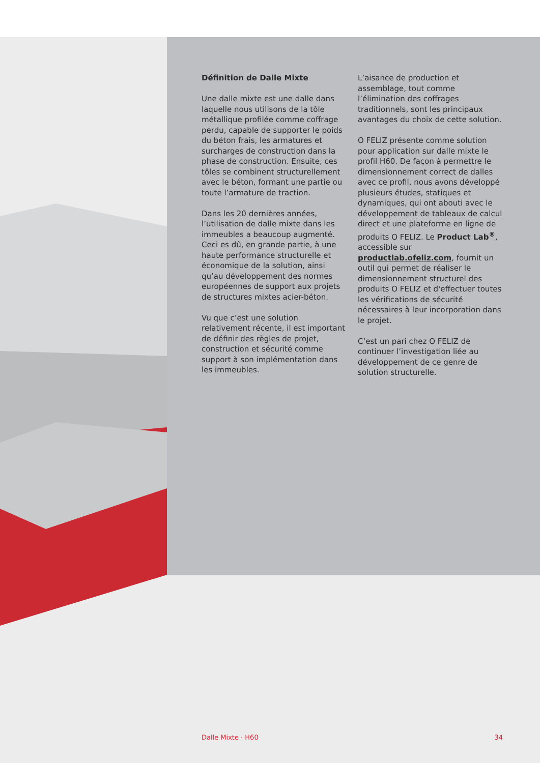Définition de Dalle Mixte
Une dalle mixte est une dalle dans laquelle nous utilisons de la tôle métallique profilée comme coffrage perdu, capable de supporter le poids du béton frais, les armatures et surcharges de construction dans la phase de construction. Ensuite, ces tôles se combinent structurellement avec le béton, formant une partie ou toute l’armature de traction.
Dans les 20 dernières années, l’utilisation de dalle mixte dans les immeubles a beaucoup augmenté. Ceci es dû, en grande partie, à une haute performance structurelle et économique de la solution, ainsi qu’au développement des normes européennes de support aux projets de structures mixtes acier-béton.
Vu que c’est une solution relativement récente, il est important de définir des règles de projet, construction et sécurité comme support à son implémentation dans les immeubles.
L’aisance de production et assemblage, tout comme l’élimination des coffrages traditionnels, sont les principaux avantages du choix de cette solution.
O FELIZ présente comme solution pour application sur dalle mixte le profil H60. De façon à permettre le dimensionnement correct de dalles avec ce profil, nous avons développé plusieurs études, statiques et dynamiques, qui ont abouti avec le développement de tableaux de calcul direct et une plateforme en ligne de produits O FELIZ. Le Product Lab<sup>®</sup>, accessible sur productlab.ofeliz.com, fournit un outil qui permet de réaliser le dimensionnement structurel des produits O FELIZ et d'effectuer toutes les vérifications de sécurité nécessaires à leur incorporation dans le projet.
C’est un pari chez O FELIZ de continuer l’investigation liée au développement de ce genre de solution structurelle.
Dalle Mixte · H60 34